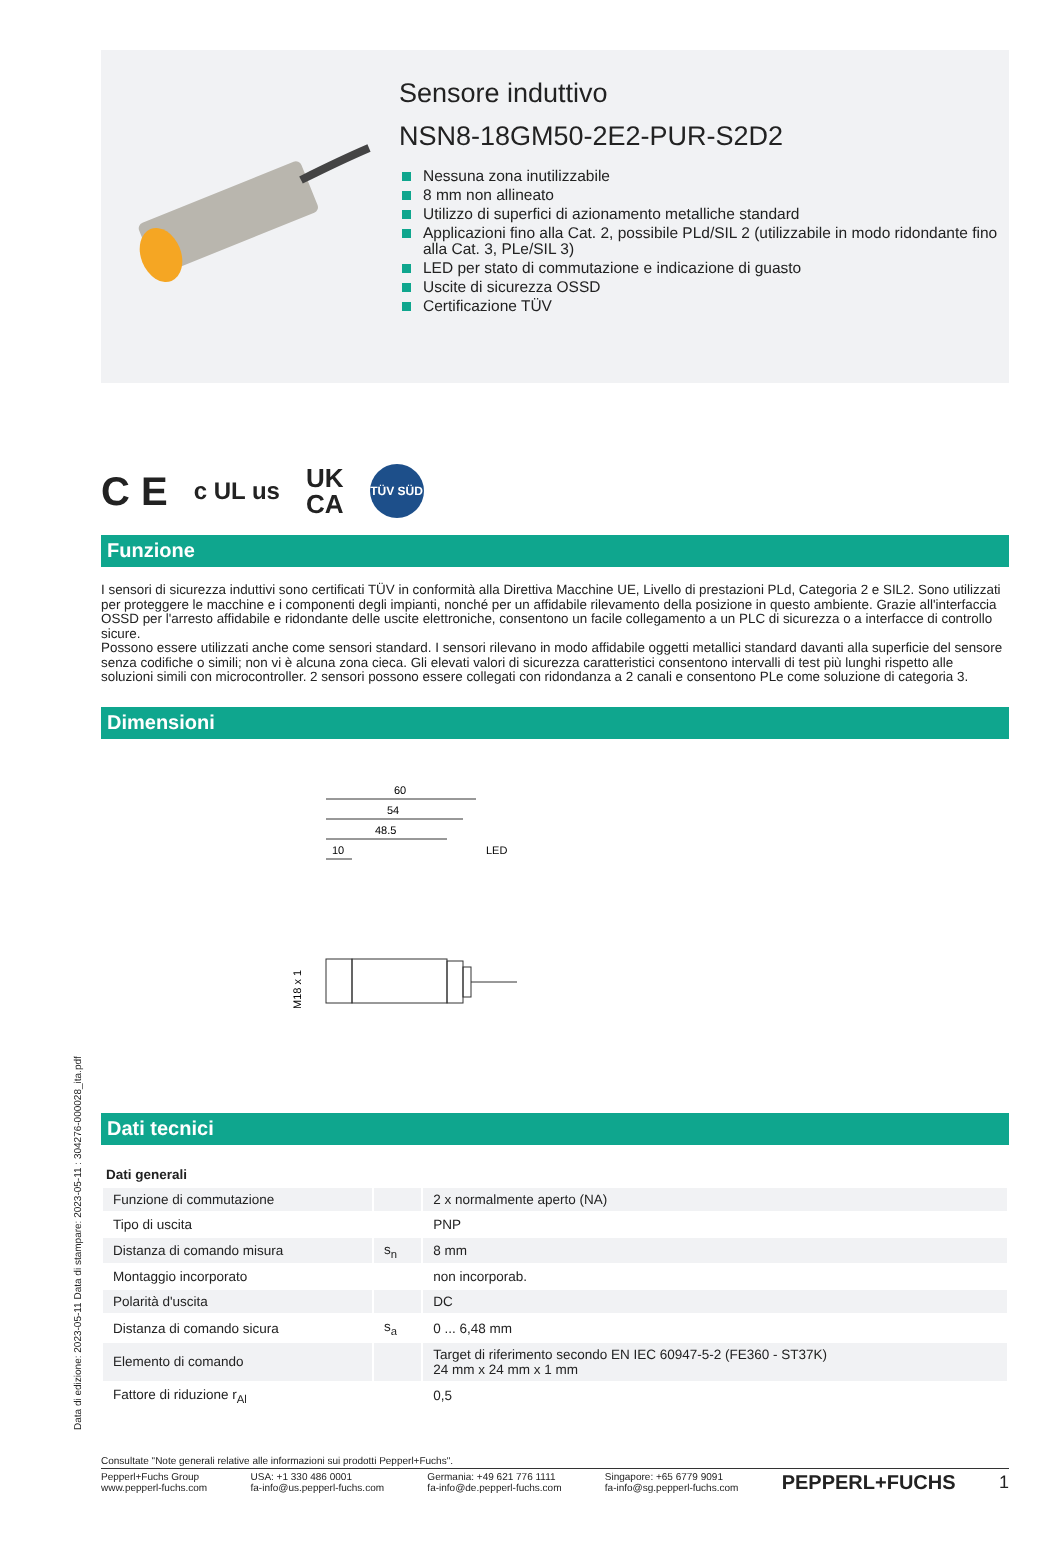Sensore induttivo
NSN8-18GM50-2E2-PUR-S2D2
Nessuna zona inutilizzabile
8 mm non allineato
Utilizzo di superfici di azionamento metalliche standard
Applicazioni fino alla Cat. 2, possibile PLd/SIL 2 (utilizzabile in modo ridondante fino alla Cat. 3, PLe/SIL 3)
LED per stato di commutazione e indicazione di guasto
Uscite di sicurezza OSSD
Certificazione TÜV
C E
c UL us
UK
CA
TÜV SÜD
Funzione
I sensori di sicurezza induttivi sono certificati TÜV in conformità alla Direttiva Macchine UE, Livello di prestazioni PLd, Categoria 2 e SIL2. Sono utilizzati per proteggere le macchine e i componenti degli impianti, nonché per un affidabile rilevamento della posizione in questo ambiente. Grazie all'interfaccia OSSD per l'arresto affidabile e ridondante delle uscite elettroniche, consentono un facile collegamento a un PLC di sicurezza o a interfacce di controllo sicure.
Possono essere utilizzati anche come sensori standard. I sensori rilevano in modo affidabile oggetti metallici standard davanti alla superficie del sensore senza codifiche o simili; non vi è alcuna zona cieca. Gli elevati valori di sicurezza caratteristici consentono intervalli di test più lunghi rispetto alle soluzioni simili con microcontroller. 2 sensori possono essere collegati con ridondanza a 2 canali e consentono PLe come soluzione di categoria 3.
Dimensioni
60
54
48.5
10
LED
M18 x 1
Dati tecnici
| Dati generali | | |
| Funzione di commutazione | | 2 x normalmente aperto (NA) |
| Tipo di uscita | | PNP |
| Distanza di comando misura | s<sub>n</sub> | 8 mm |
| Montaggio incorporato | | non incorporab. |
| Polarità d'uscita | | DC |
| Distanza di comando sicura | s<sub>a</sub> | 0 ... 6,48 mm |
| Elemento di comando | | Target di riferimento secondo EN IEC 60947-5-2 (FE360 - ST37K) 24 mm x 24 mm x 1 mm |
| Fattore di riduzione r<sub>Al</sub> | | 0,5 |
Consultate "Note generali relative alle informazioni sui prodotti Pepperl+Fuchs".
Pepperl+Fuchs Group
www.pepperl-fuchs.com
USA: +1 330 486 0001
fa-info@us.pepperl-fuchs.com
Germania: +49 621 776 1111
fa-info@de.pepperl-fuchs.com
Singapore: +65 6779 9091
fa-info@sg.pepperl-fuchs.com
PEPPERL+FUCHS 1
Data di edizione: 2023-05-11 Data di stampare: 2023-05-11 : 304276-000028_ita.pdf